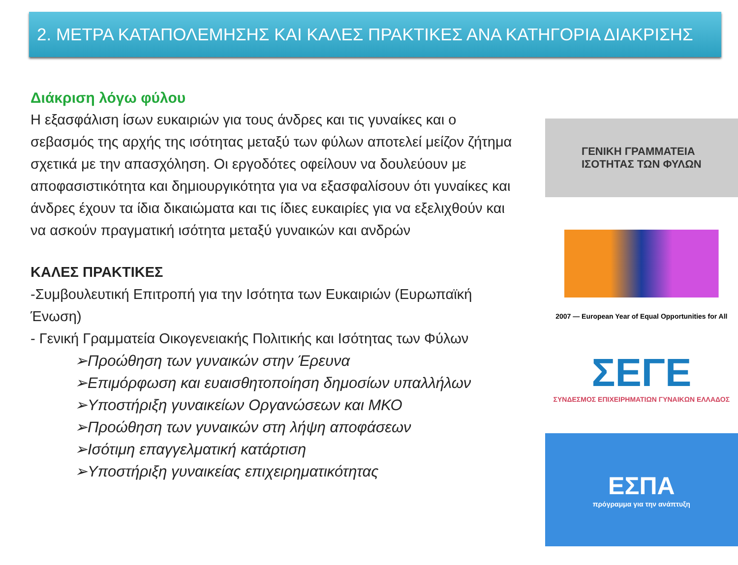2. ΜΕΤΡΑ ΚΑΤΑΠΟΛΕΜΗΣΗΣ ΚΑΙ ΚΑΛΕΣ ΠΡΑΚΤΙΚΕΣ ΑΝΑ ΚΑΤΗΓΟΡΙΑ ΔΙΑΚΡΙΣΗΣ
Διάκριση λόγω φύλου
Η εξασφάλιση ίσων ευκαιριών για τους άνδρες και τις γυναίκες και ο σεβασμός της αρχής της ισότητας μεταξύ των φύλων αποτελεί μείζον ζήτημα σχετικά με την απασχόληση. Οι εργοδότες οφείλουν να δουλεύουν με αποφασιστικότητα και δημιουργικότητα για να εξασφαλίσουν ότι γυναίκες και άνδρες έχουν τα ίδια δικαιώματα και τις ίδιες ευκαιρίες για να εξελιχθούν και να ασκούν πραγματική ισότητα μεταξύ γυναικών και ανδρών
ΚΑΛΕΣ ΠΡΑΚΤΙΚΕΣ
-Συμβουλευτική Επιτροπή για την Ισότητα των Ευκαιριών (Ευρωπαϊκή Ένωση)
- Γενική Γραμματεία Οικογενειακής Πολιτικής και Ισότητας των Φύλων
➢Προώθηση των γυναικών στην Έρευνα
➢Επιμόρφωση και ευαισθητοποίηση δημοσίων υπαλλήλων
➢Υποστήριξη γυναικείων Οργανώσεων και ΜΚΟ
➢Προώθηση των γυναικών στη λήψη αποφάσεων
➢Ισότιμη επαγγελματική κατάρτιση
➢Υποστήριξη γυναικείας επιχειρηματικότητας
ΓΕΝΙΚΗ ΓΡΑΜΜΑΤΕΙΑ
ΙΣΟΤΗΤΑΣ ΤΩΝ ΦΥΛΩΝ
2007 — European Year of Equal Opportunities for All
ΣΕΓΕ
ΣΥΝΔΕΣΜΟΣ ΕΠΙΧΕΙΡΗΜΑΤΙΩΝ ΓΥΝΑΙΚΩΝ ΕΛΛΑΔΟΣ
ΕΣΠΑ
πρόγραμμα για την ανάπτυξη